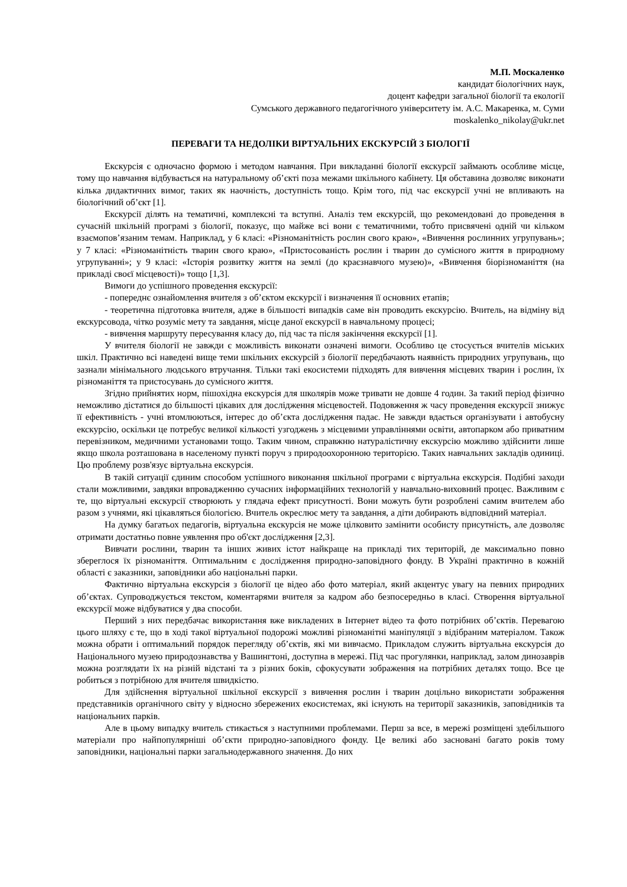М.П. Москаленко
кандидат біологічних наук,
доцент кафедри загальної біології та екології
Сумського державного педагогічного університету ім. А.С. Макаренка, м. Суми
moskalenko_nikolay@ukr.net
ПЕРЕВАГИ ТА НЕДОЛІКИ ВІРТУАЛЬНИХ ЕКСКУРСІЙ З БІОЛОГІЇ
Екскурсія є одночасно формою і методом навчання. При викладанні біології екскурсії займають особливе місце, тому що навчання відбувається на натуральному об’єкті поза межами шкільного кабінету. Ця обставина дозволяє виконати кілька дидактичних вимог, таких як наочність, доступність тощо. Крім того, під час екскурсії учні не впливають на біологічний об’єкт [1].
Екскурсії ділять на тематичні, комплексні та вступні. Аналіз тем екскурсій, що рекомендовані до проведення в сучасній шкільній програмі з біології, показує, що майже всі вони є тематичними, тобто присвячені одній чи кільком взаємопов’язаним темам. Наприклад, у 6 класі: «Різноманітність рослин свого краю», «Вивчення рослинних угрупувань»; у 7 класі: «Різноманітність тварин свого краю», «Пристосованість рослин і тварин до сумісного життя в природному угрупуванні»; у 9 класі: «Історія розвитку життя на землі (до краєзнавчого музею)», «Вивчення біорізноманіття (на прикладі своєї місцевості)» тощо [1,3].
Вимоги до успішного проведення екскурсії:
- попереднє ознайомлення вчителя з об’єктом екскурсії і визначення її основних етапів;
- теоретична підготовка вчителя, адже в більшості випадків саме він проводить екскурсію. Вчитель, на відміну від екскурсовода, чітко розуміє мету та завдання, місце даної екскурсії в навчальному процесі;
- вивчення маршруту пересування класу до, під час та після закінчення екскурсії [1].
У вчителя біології не завжди є можливість виконати означені вимоги. Особливо це стосується вчителів міських шкіл. Практично всі наведені вище теми шкільних екскурсій з біології передбачають наявність природних угрупувань, що зазнали мінімального людського втручання. Тільки такі екосистеми підходять для вивчення місцевих тварин і рослин, їх різноманіття та пристосувань до сумісного життя.
Згідно прийнятих норм, пішохідна екскурсія для школярів може тривати не довше 4 годин. За такий період фізично неможливо дістатися до більшості цікавих для дослідження місцевостей. Подовження ж часу проведення екскурсії знижує її ефективність - учні втомлюються, інтерес до об’єкта дослідження падає. Не завжди вдається організувати і автобусну екскурсію, оскільки це потребує великої кількості узгоджень з місцевими управліннями освіти, автопарком або приватним перевізником, медичними установами тощо. Таким чином, справжню натуралістичну екскурсію можливо здійснити лише якщо школа розташована в населеному пункті поруч з природоохоронною територією. Таких навчальних закладів одиниці. Цю проблему розв'язує віртуальна екскурсія.
В такій ситуації єдиним способом успішного виконання шкільної програми є віртуальна екскурсія. Подібні заходи стали можливими, завдяки впровадженню сучасних інформаційних технологій у навчально-виховний процес. Важливим є те, що віртуальні екскурсії створюють у глядача ефект присутності. Вони можуть бути розроблені самим вчителем або разом з учнями, які цікавляться біологією. Вчитель окреслює мету та завдання, а діти добирають відповідний матеріал.
На думку багатьох педагогів, віртуальна екскурсія не може цілковито замінити особисту присутність, але дозволяє отримати достатньо повне уявлення про об'єкт дослідження [2,3].
Вивчати рослини, тварин та інших живих істот найкраще на прикладі тих територій, де максимально повно збереглося їх різноманіття. Оптимальним є дослідження природно-заповідного фонду. В Україні практично в кожній області є заказники, заповідники або національні парки.
Фактично віртуальна екскурсія з біології це відео або фото матеріал, який акцентує увагу на певних природних об’єктах. Супроводжується текстом, коментарями вчителя за кадром або безпосередньо в класі. Створення віртуальної екскурсії може відбуватися у два способи.
Перший з них передбачає використання вже викладених в Інтернет відео та фото потрібних об’єктів. Перевагою цього шляху є те, що в ході такої віртуальної подорожі можливі різноманітні маніпуляції з відібраним матеріалом. Також можна обрати і оптимальний порядок перегляду об’єктів, які ми вивчаємо. Прикладом служить віртуальна екскурсія до Національного музею природознавства у Вашингтоні, доступна в мережі. Під час прогулянки, наприклад, залом динозаврів можна розглядати їх на різній відстані та з різних боків, сфокусувати зображення на потрібних деталях тощо. Все це робиться з потрібною для вчителя швидкістю.
Для здійснення віртуальної шкільної екскурсії з вивчення рослин і тварин доцільно використати зображення представників органічного світу у відносно збережених екосистемах, які існують на території заказників, заповідників та національних парків.
Але в цьому випадку вчитель стикається з наступними проблемами. Перш за все, в мережі розміщені здебільшого матеріали про найпопулярніші об’єкти природно-заповідного фонду. Це великі або засновані багато років тому заповідники, національні парки загальнодержавного значення. До них